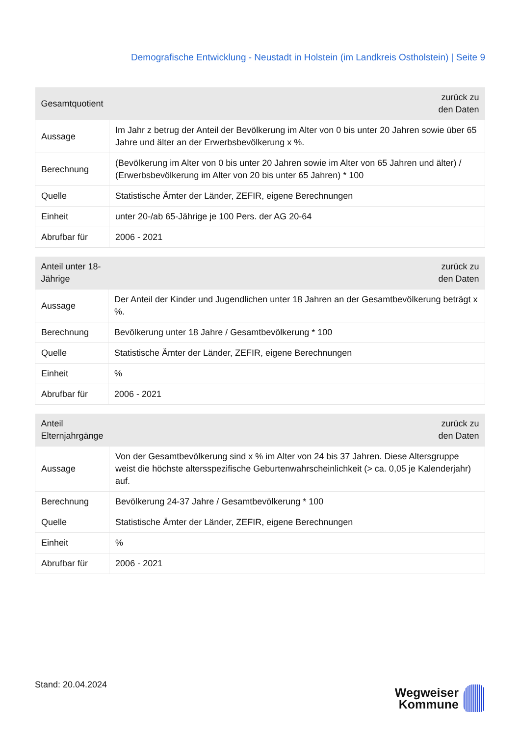Demografische Entwicklung - Neustadt in Holstein (im Landkreis Ostholstein) | Seite 9
| Gesamtquotient | zurück zu den Daten |
| --- | --- |
| Aussage | Im Jahr z betrug der Anteil der Bevölkerung im Alter von 0 bis unter 20 Jahren sowie über 65 Jahre und älter an der Erwerbsbevölkerung x %. |
| Berechnung | (Bevölkerung im Alter von 0 bis unter 20 Jahren sowie im Alter von 65 Jahren und älter) / (Erwerbsbevölkerung im Alter von 20 bis unter 65 Jahren) * 100 |
| Quelle | Statistische Ämter der Länder, ZEFIR, eigene Berechnungen |
| Einheit | unter 20-/ab 65-Jährige je 100 Pers. der AG 20-64 |
| Abrufbar für | 2006 - 2021 |
| Anteil unter 18-Jährige | zurück zu den Daten |
| --- | --- |
| Aussage | Der Anteil der Kinder und Jugendlichen unter 18 Jahren an der Gesamtbevölkerung beträgt x %. |
| Berechnung | Bevölkerung unter 18 Jahre / Gesamtbevölkerung * 100 |
| Quelle | Statistische Ämter der Länder, ZEFIR, eigene Berechnungen |
| Einheit | % |
| Abrufbar für | 2006 - 2021 |
| Anteil Elternjahrgänge | zurück zu den Daten |
| --- | --- |
| Aussage | Von der Gesamtbevölkerung sind x % im Alter von 24 bis 37 Jahren. Diese Altersgruppe weist die höchste altersspezifische Geburtenwahrscheinlichkeit (> ca. 0,05 je Kalenderjahr) auf. |
| Berechnung | Bevölkerung 24-37 Jahre / Gesamtbevölkerung * 100 |
| Quelle | Statistische Ämter der Länder, ZEFIR, eigene Berechnungen |
| Einheit | % |
| Abrufbar für | 2006 - 2021 |
Stand: 20.04.2024
Wegweiser
Kommune